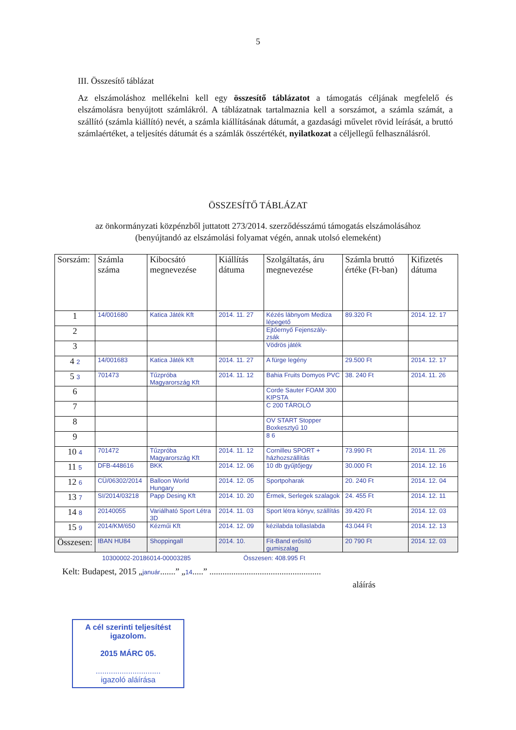5
III. Összesítő táblázat
Az elszámoláshoz mellékelni kell egy összesítő táblázatot a támogatás céljának megfelelő és elszámolásra benyújtott számlákról. A táblázatnak tartalmaznia kell a sorszámot, a számla számát, a szállító (számla kiállító) nevét, a számla kiállításának dátumát, a gazdasági művelet rövid leírását, a bruttó számlaértéket, a teljesítés dátumát és a számlák összértékét, nyilatkozat a céljellegű felhasználásról.
ÖSSZESÍTŐ TÁBLÁZAT
az önkormányzati közpénzből juttatott 273/2014. szerződésszámú támogatás elszámolásához
(benyújtandó az elszámolási folyamat végén, annak utolsó elemeként)
| Sorszám: | Számla száma | Kibocsátó megnevezése | Kiállítás dátuma | Szolgáltatás, áru megnevezése | Számla bruttó értéke (Ft-ban) | Kifizetés dátuma |
| --- | --- | --- | --- | --- | --- | --- |
| 1 | 14/001680 | Katica Játék Kft | 2014. 11. 27 | Kézés lábnyom Mediza lépegető | 89.320 Ft | 2014. 12. 17 |
| 2 | | | | Ejtőernyő Fejenszály-zsák | | |
| 3 | | | | Vödrös játék | | |
| 4 2 | 14/001683 | Katica Játék Kft | 2014. 11. 27 | A fürge legény | 29.500 Ft | 2014. 12. 17 |
| 5 3 | 701473 | Tűzpróba Magyarország Kft | 2014. 11. 12 | Bahia Fruits Domyos PVC | 38. 240 Ft | 2014. 11. 26 |
| 6 | | | | Corde Sauter FOAM 300 KIPSTA | | |
| 7 | | | | C 200 TÁROLÓ | | |
| 8 | | | | OV START Stopper Boxkesztyű 10 | | |
| 9 | | | | 8 6 | | |
| 10 4 | 701472 | Tűzpróba Magyarország Kft | 2014. 11. 12 | Cornilleu SPORT + házhozszállítás | 73.990 Ft | 2014. 11. 26 |
| 11 5 | DFB-448616 | BKK | 2014. 12. 06 | 10 db gyűjtőjegy | 30.000 Ft | 2014. 12. 16 |
| 12 6 | CÜ/06302/2014 | Balloon World Hungary | 2014. 12. 05 | Sportpoharak | 20. 240 Ft | 2014. 12. 04 |
| 13 7 | SI/2014/03218 | Papp Desing Kft | 2014. 10. 20 | Érmek, Serlegek szalagok | 24. 455 Ft | 2014. 12. 11 |
| 14 8 | 20140055 | Variálható Sport Létra 3D | 2014. 11. 03 | Sport létra könyv, szállítás | 39.420 Ft | 2014. 12. 03 |
| 15 9 | 2014/KM/650 | Kézműi Kft | 2014. 12. 09 | kézilabda tollaslabda | 43.044 Ft | 2014. 12. 13 |
| Összesen: | IBAN HU84 | Shoppingall | 2014. 10. | Fit-Band erősítő gumiszalag | 20 790 Ft | 2014. 12. 03 |
10300002-20186014-00003285 Összesen: 408.995 Ft
Kelt: Budapest, 2015 „január.......” „14.....” ...................................................
aláírás
A cél szerinti teljesítést igazolom.
2015 MÁRC 05.
..............................
igazoló aláírása